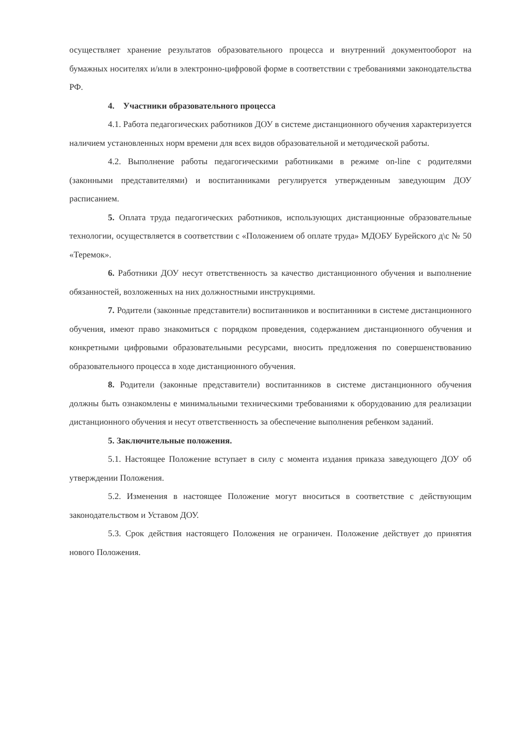осуществляет хранение результатов образовательного процесса и внутренний документооборот на бумажных носителях и/или в электронно-цифровой форме в соответствии с требованиями законодательства РФ.
4. Участники образовательного процесса
4.1. Работа педагогических работников ДОУ в системе дистанционного обучения характеризуется наличием установленных норм времени для всех видов образовательной и методической работы.
4.2. Выполнение работы педагогическими работниками в режиме on-line с родителями (законными представителями) и воспитанниками регулируется утвержденным заведующим ДОУ расписанием.
5. Оплата труда педагогических работников, использующих дистанционные образовательные технологии, осуществляется в соответствии с «Положением об оплате труда» МДОБУ Бурейского д\с № 50 «Теремок».
6. Работники ДОУ несут ответственность за качество дистанционного обучения и выполнение обязанностей, возложенных на них должностными инструкциями.
7. Родители (законные представители) воспитанников и воспитанники в системе дистанционного обучения, имеют право знакомиться с порядком проведения, содержанием дистанционного обучения и конкретными цифровыми образовательными ресурсами, вносить предложения по совершенствованию образовательного процесса в ходе дистанционного обучения.
8. Родители (законные представители) воспитанников в системе дистанционного обучения должны быть ознакомлены е минимальными техническими требованиями к оборудованию для реализации дистанционного обучения и несут ответственность за обеспечение выполнения ребенком заданий.
5. Заключительные положения.
5.1. Настоящее Положение вступает в силу с момента издания приказа заведующего ДОУ об утверждении Положения.
5.2. Изменения в настоящее Положение могут вноситься в соответствие с действующим законодательством и Уставом ДОУ.
5.3. Срок действия настоящего Положения не ограничен. Положение действует до принятия нового Положения.